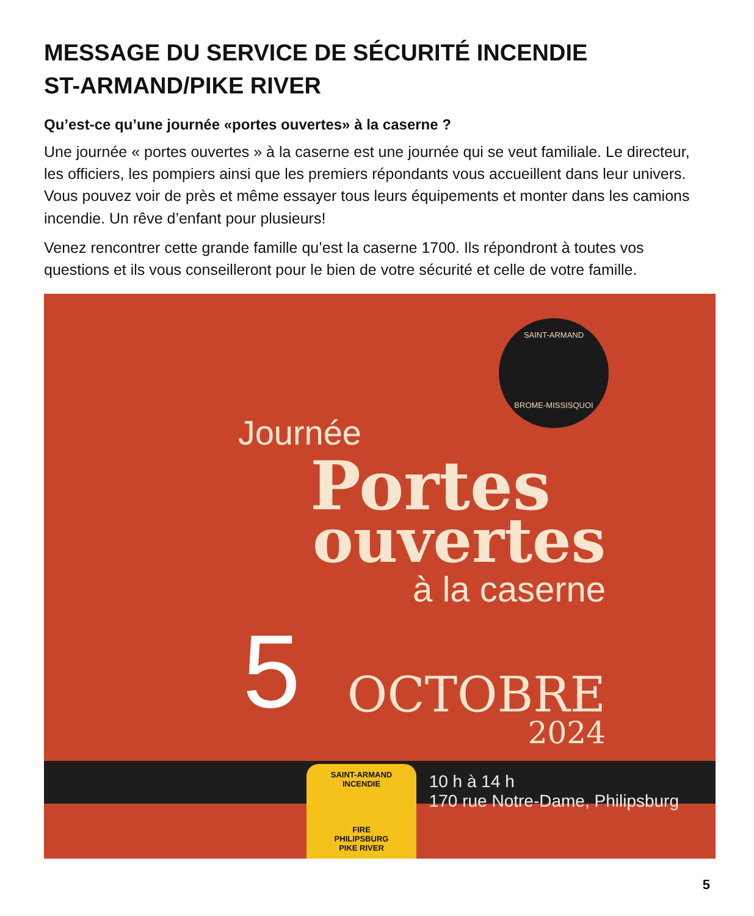MESSAGE DU SERVICE DE SÉCURITÉ INCENDIE
ST-ARMAND/PIKE RIVER
Qu’est-ce qu’une journée «portes ouvertes» à la caserne ?
Une journée « portes ouvertes » à la caserne est une journée qui se veut familiale. Le directeur, les officiers, les pompiers ainsi que les premiers répondants vous accueillent dans leur univers. Vous pouvez voir de près et même essayer tous leurs équipements et monter dans les camions incendie. Un rêve d’enfant pour plusieurs!
Venez rencontrer cette grande famille qu’est la caserne 1700. Ils répondront à toutes vos questions et ils vous conseilleront pour le bien de votre sécurité et celle de votre famille.
SAINT-ARMAND
BROME-MISSISQUOI
Journée
Portes
ouvertes
à la caserne
5 OCTOBRE
2024
10 h à 14 h
10 h à 14 h
170 rue Notre-Dame, Philipsburg
SAINT-ARMAND
INCENDIE
FIRE
PHILIPSBURG
PIKE RIVER
5